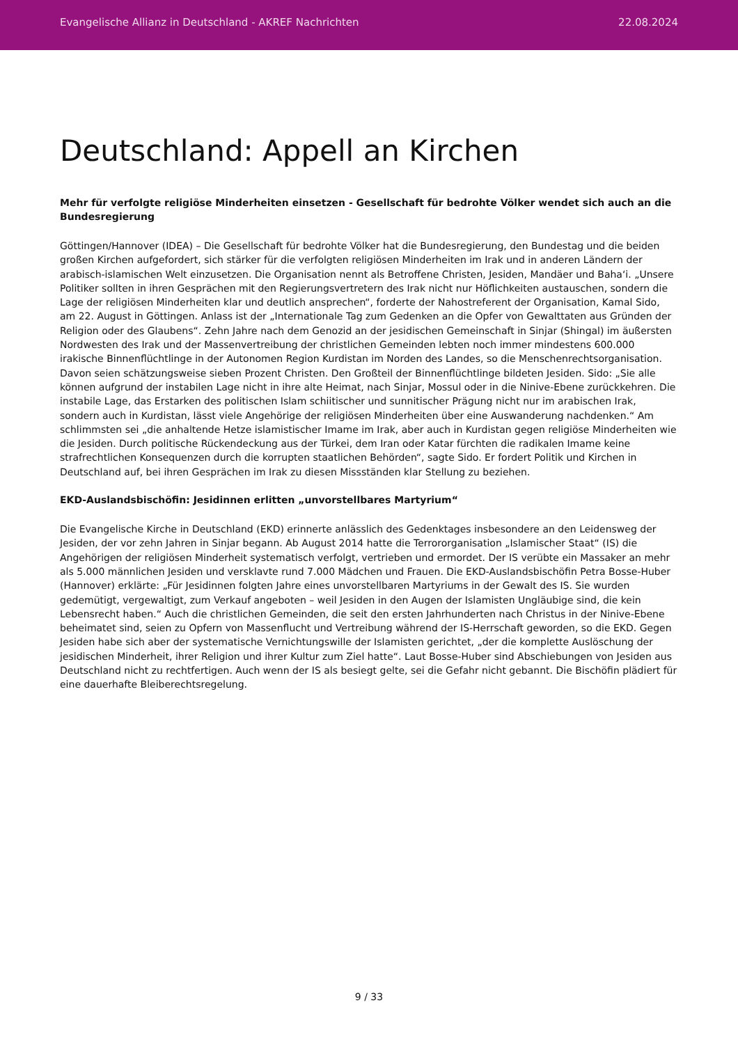Evangelische Allianz in Deutschland - AKREF Nachrichten 22.08.2024
Deutschland: Appell an Kirchen
Mehr für verfolgte religiöse Minderheiten einsetzen - Gesellschaft für bedrohte Völker wendet sich auch an die Bundesregierung
Göttingen/Hannover (IDEA) – Die Gesellschaft für bedrohte Völker hat die Bundesregierung, den Bundestag und die beiden großen Kirchen aufgefordert, sich stärker für die verfolgten religiösen Minderheiten im Irak und in anderen Ländern der arabisch-islamischen Welt einzusetzen. Die Organisation nennt als Betroffene Christen, Jesiden, Mandäer und Baha‘i. „Unsere Politiker sollten in ihren Gesprächen mit den Regierungsvertretern des Irak nicht nur Höflichkeiten austauschen, sondern die Lage der religiösen Minderheiten klar und deutlich ansprechen“, forderte der Nahostreferent der Organisation, Kamal Sido, am 22. August in Göttingen. Anlass ist der „Internationale Tag zum Gedenken an die Opfer von Gewalttaten aus Gründen der Religion oder des Glaubens“. Zehn Jahre nach dem Genozid an der jesidischen Gemeinschaft in Sinjar (Shingal) im äußersten Nordwesten des Irak und der Massenvertreibung der christlichen Gemeinden lebten noch immer mindestens 600.000 irakische Binnenflüchtlinge in der Autonomen Region Kurdistan im Norden des Landes, so die Menschenrechtsorganisation. Davon seien schätzungsweise sieben Prozent Christen. Den Großteil der Binnenflüchtlinge bildeten Jesiden. Sido: „Sie alle können aufgrund der instabilen Lage nicht in ihre alte Heimat, nach Sinjar, Mossul oder in die Ninive-Ebene zurückkehren. Die instabile Lage, das Erstarken des politischen Islam schiitischer und sunnitischer Prägung nicht nur im arabischen Irak, sondern auch in Kurdistan, lässt viele Angehörige der religiösen Minderheiten über eine Auswanderung nachdenken.“ Am schlimmsten sei „die anhaltende Hetze islamistischer Imame im Irak, aber auch in Kurdistan gegen religiöse Minderheiten wie die Jesiden. Durch politische Rückendeckung aus der Türkei, dem Iran oder Katar fürchten die radikalen Imame keine strafrechtlichen Konsequenzen durch die korrupten staatlichen Behörden“, sagte Sido. Er fordert Politik und Kirchen in Deutschland auf, bei ihren Gesprächen im Irak zu diesen Missständen klar Stellung zu beziehen.
EKD-Auslandsbischöfin: Jesidinnen erlitten „unvorstellbares Martyrium“
Die Evangelische Kirche in Deutschland (EKD) erinnerte anlässlich des Gedenktages insbesondere an den Leidensweg der Jesiden, der vor zehn Jahren in Sinjar begann. Ab August 2014 hatte die Terrororganisation „Islamischer Staat“ (IS) die Angehörigen der religiösen Minderheit systematisch verfolgt, vertrieben und ermordet. Der IS verübte ein Massaker an mehr als 5.000 männlichen Jesiden und versklavte rund 7.000 Mädchen und Frauen. Die EKD-Auslandsbischöfin Petra Bosse-Huber (Hannover) erklärte: „Für Jesidinnen folgten Jahre eines unvorstellbaren Martyriums in der Gewalt des IS. Sie wurden gedemütigt, vergewaltigt, zum Verkauf angeboten – weil Jesiden in den Augen der Islamisten Ungläubige sind, die kein Lebensrecht haben.“ Auch die christlichen Gemeinden, die seit den ersten Jahrhunderten nach Christus in der Ninive-Ebene beheimatet sind, seien zu Opfern von Massenflucht und Vertreibung während der IS-Herrschaft geworden, so die EKD. Gegen Jesiden habe sich aber der systematische Vernichtungswille der Islamisten gerichtet, „der die komplette Auslöschung der jesidischen Minderheit, ihrer Religion und ihrer Kultur zum Ziel hatte“. Laut Bosse-Huber sind Abschiebungen von Jesiden aus Deutschland nicht zu rechtfertigen. Auch wenn der IS als besiegt gelte, sei die Gefahr nicht gebannt. Die Bischöfin plädiert für eine dauerhafte Bleiberechtsregelung.
9 / 33